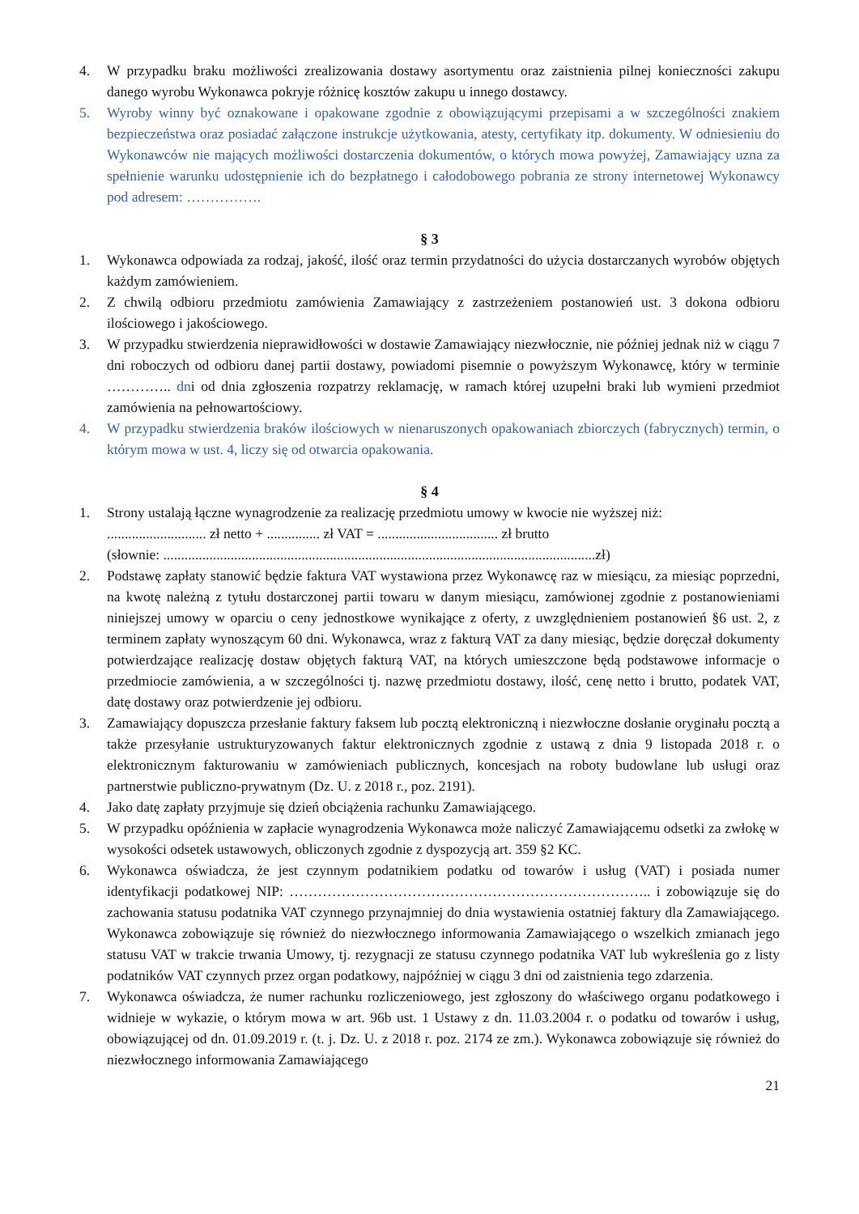4. W przypadku braku możliwości zrealizowania dostawy asortymentu oraz zaistnienia pilnej konieczności zakupu danego wyrobu Wykonawca pokryje różnicę kosztów zakupu u innego dostawcy.
5. Wyroby winny być oznakowane i opakowane zgodnie z obowiązującymi przepisami a w szczególności znakiem bezpieczeństwa oraz posiadać załączone instrukcje użytkowania, atesty, certyfikaty itp. dokumenty. W odniesieniu do Wykonawców nie mających możliwości dostarczenia dokumentów, o których mowa powyżej, Zamawiający uzna za spełnienie warunku udostępnienie ich do bezpłatnego i całodobowego pobrania ze strony internetowej Wykonawcy pod adresem: …………….
§ 3
1. Wykonawca odpowiada za rodzaj, jakość, ilość oraz termin przydatności do użycia dostarczanych wyrobów objętych każdym zamówieniem.
2. Z chwilą odbioru przedmiotu zamówienia Zamawiający z zastrzeżeniem postanowień ust. 3 dokona odbioru ilościowego i jakościowego.
3. W przypadku stwierdzenia nieprawidłowości w dostawie Zamawiający niezwłocznie, nie później jednak niż w ciągu 7 dni roboczych od odbioru danej partii dostawy, powiadomi pisemnie o powyższym Wykonawcę, który w terminie ………….. dni od dnia zgłoszenia rozpatrzy reklamację, w ramach której uzupełni braki lub wymieni przedmiot zamówienia na pełnowartościowy.
4. W przypadku stwierdzenia braków ilościowych w nienaruszonych opakowaniach zbiorczych (fabrycznych) termin, o którym mowa w ust. 4, liczy się od otwarcia opakowania.
§ 4
1. Strony ustalają łączne wynagrodzenie za realizację przedmiotu umowy w kwocie nie wyższej niż:
............................ zł netto + ............... zł VAT = .................................. zł brutto
(słownie: ..........................................................................................................................zł)
2. Podstawę zapłaty stanowić będzie faktura VAT wystawiona przez Wykonawcę raz w miesiącu, za miesiąc poprzedni, na kwotę należną z tytułu dostarczonej partii towaru w danym miesiącu, zamówionej zgodnie z postanowieniami niniejszej umowy w oparciu o ceny jednostkowe wynikające z oferty, z uwzględnieniem postanowień §6 ust. 2, z terminem zapłaty wynoszącym 60 dni. Wykonawca, wraz z fakturą VAT za dany miesiąc, będzie doręczał dokumenty potwierdzające realizację dostaw objętych fakturą VAT, na których umieszczone będą podstawowe informacje o przedmiocie zamówienia, a w szczególności tj. nazwę przedmiotu dostawy, ilość, cenę netto i brutto, podatek VAT, datę dostawy oraz potwierdzenie jej odbioru.
3. Zamawiający dopuszcza przesłanie faktury faksem lub pocztą elektroniczną i niezwłoczne dosłanie oryginału pocztą a także przesyłanie ustrukturyzowanych faktur elektronicznych zgodnie z ustawą z dnia 9 listopada 2018 r. o elektronicznym fakturowaniu w zamówieniach publicznych, koncesjach na roboty budowlane lub usługi oraz partnerstwie publiczno-prywatnym (Dz. U. z 2018 r., poz. 2191).
4. Jako datę zapłaty przyjmuje się dzień obciążenia rachunku Zamawiającego.
5. W przypadku opóźnienia w zapłacie wynagrodzenia Wykonawca może naliczyć Zamawiającemu odsetki za zwłokę w wysokości odsetek ustawowych, obliczonych zgodnie z dyspozycją art. 359 §2 KC.
6. Wykonawca oświadcza, że jest czynnym podatnikiem podatku od towarów i usług (VAT) i posiada numer identyfikacji podatkowej NIP: ………………………………………………………………….. i zobowiązuje się do zachowania statusu podatnika VAT czynnego przynajmniej do dnia wystawienia ostatniej faktury dla Zamawiającego. Wykonawca zobowiązuje się również do niezwłocznego informowania Zamawiającego o wszelkich zmianach jego statusu VAT w trakcie trwania Umowy, tj. rezygnacji ze statusu czynnego podatnika VAT lub wykreślenia go z listy podatników VAT czynnych przez organ podatkowy, najpóźniej w ciągu 3 dni od zaistnienia tego zdarzenia.
7. Wykonawca oświadcza, że numer rachunku rozliczeniowego, jest zgłoszony do właściwego organu podatkowego i widnieje w wykazie, o którym mowa w art. 96b ust. 1 Ustawy z dn. 11.03.2004 r. o podatku od towarów i usług, obowiązującej od dn. 01.09.2019 r. (t. j. Dz. U. z 2018 r. poz. 2174 ze zm.). Wykonawca zobowiązuje się również do niezwłocznego informowania Zamawiającego
21